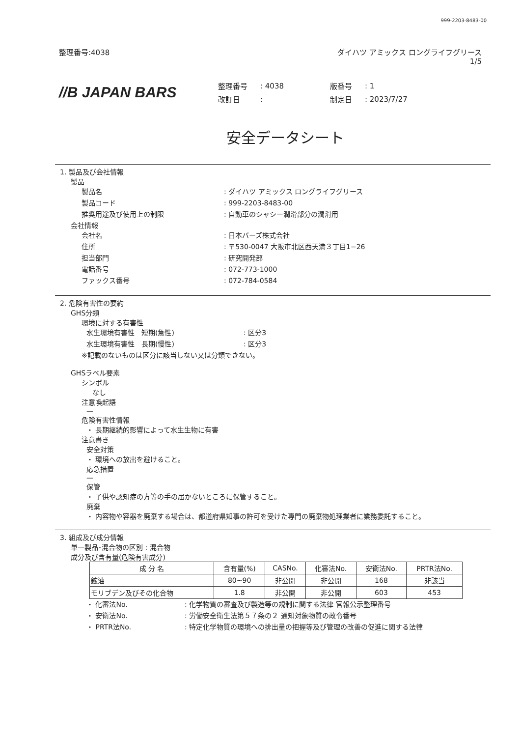999-2203-8483-00
整理番号:4038 ダイハツ アミックス ロングライフグリース
1/5
//B JAPAN BARS
| 整理番号 | : 4038 | 版番号 | : 1 |
| 改訂日 | : | 制定日 | : 2023/7/27 |
安全データシート
1. 製品及び会社情報
製品
製品名: ダイハツ アミックス ロングライフグリース
製品コード: 999-2203-8483-00
推奨用途及び使用上の制限: 自動車のシャシー潤滑部分の潤滑用
会社情報
会社名: 日本バーズ株式会社
住所: 〒530-0047 大阪市北区西天満３丁目1−26
担当部門: 研究開発部
電話番号: 072-773-1000
ファックス番号: 072-784-0584
2. 危険有害性の要約
GHS分類
環境に対する有害性
水生環境有害性　短期(急性): 区分3
水生環境有害性　長期(慢性): 区分3
※記載のないものは区分に該当しない又は分類できない。
GHSラベル要素
シンボル
なし
注意喚起語
—
危険有害性情報
・ 長期継続的影響によって水生生物に有害
注意書き
安全対策
・ 環境への放出を避けること。
応急措置
—
保管
・ 子供や認知症の方等の手の届かないところに保管すること。
廃棄
・ 内容物や容器を廃棄する場合は、都道府県知事の許可を受けた専門の廃棄物処理業者に業務委託すること。
3. 組成及び成分情報
単一製品･混合物の区別 : 混合物
成分及び含有量(危険有害成分)
| 成 分 名 | 含有量(%) | CASNo. | 化審法No. | 安衛法No. | PRTR法No. |
| --- | --- | --- | --- | --- | --- |
| 鉱油 | 80~90 | 非公開 | 非公開 | 168 | 非該当 |
| モリブデン及びその化合物 | 1.8 | 非公開 | 非公開 | 603 | 453 |
・ 化審法No.: 化学物質の審査及び製造等の規制に関する法律 官報公示整理番号
・ 安衛法No.: 労働安全衛生法第５７条の２ 通知対象物質の政令番号
・ PRTR法No.: 特定化学物質の環境への排出量の把握等及び管理の改善の促進に関する法律